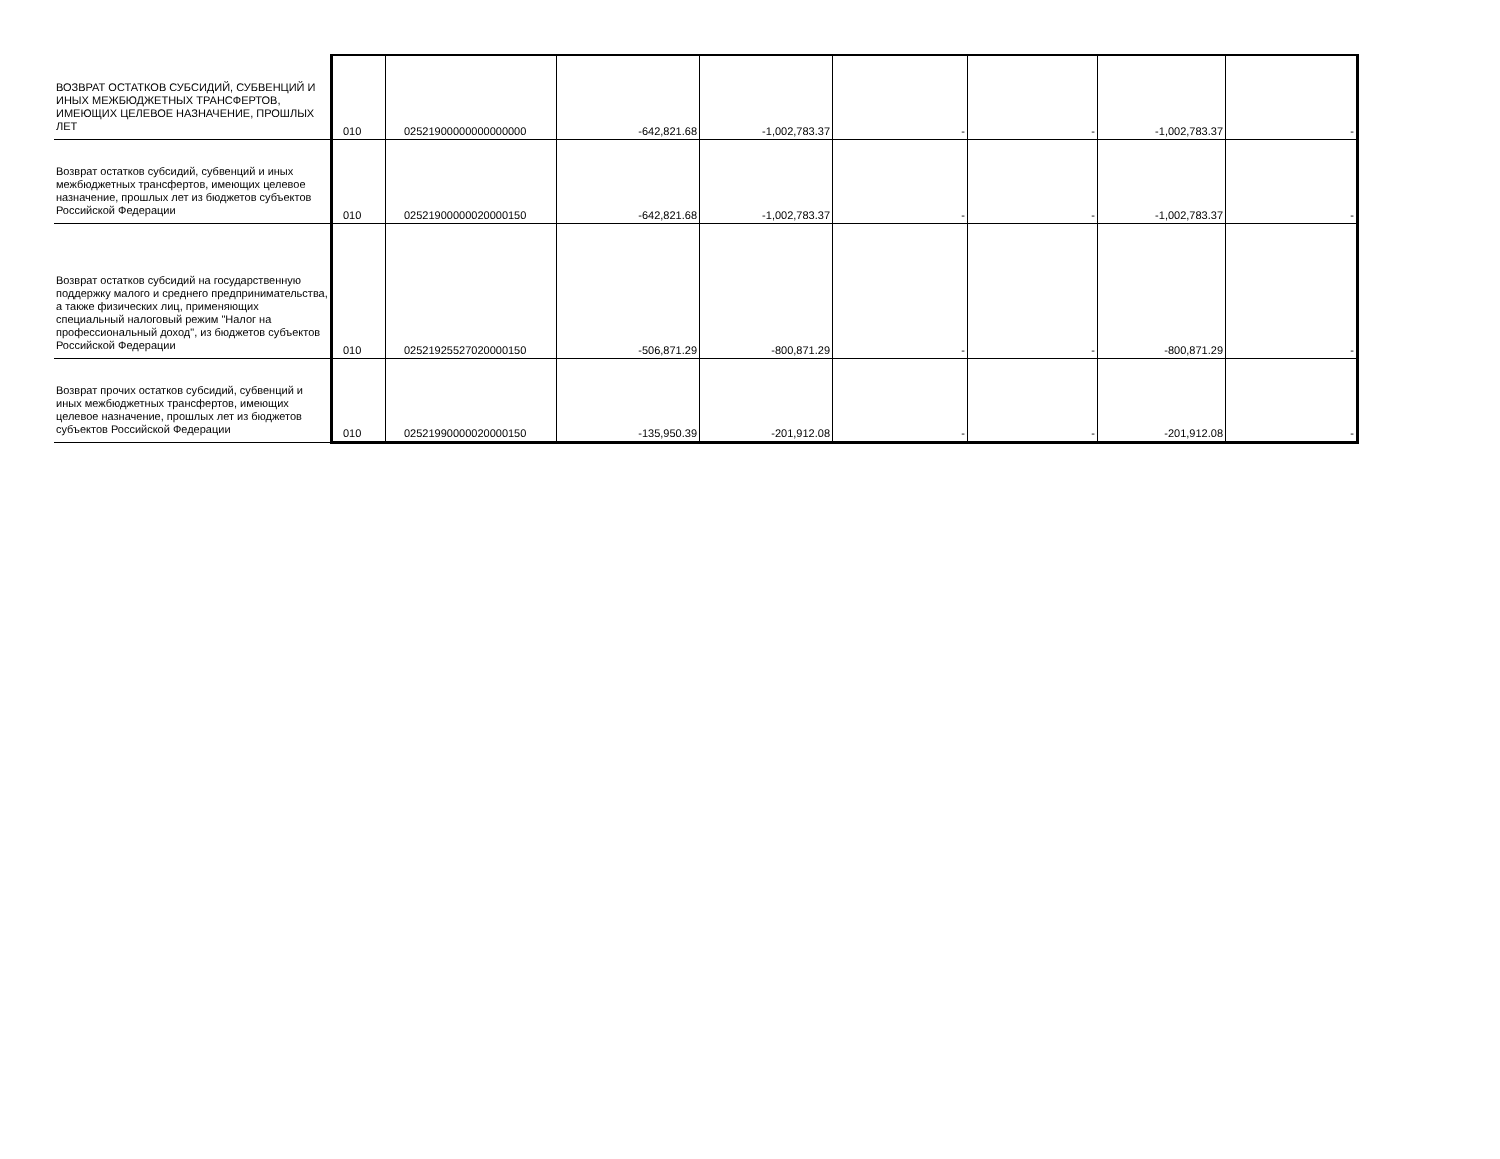| ВОЗВРАТ ОСТАТКОВ СУБСИДИЙ, СУБВЕНЦИЙ И ИНЫХ МЕЖБЮДЖЕТНЫХ ТРАНСФЕРТОВ, ИМЕЮЩИХ ЦЕЛЕВОЕ НАЗНАЧЕНИЕ, ПРОШЛЫХ ЛЕТ | 010 | 02521900000000000000 | -642,821.68 | -1,002,783.37 | - | - | -1,002,783.37 | - |
| Возврат остатков субсидий, субвенций и иных межбюджетных трансфертов, имеющих целевое назначение, прошлых лет из бюджетов субъектов Российской Федерации | 010 | 02521900000020000150 | -642,821.68 | -1,002,783.37 | - | - | -1,002,783.37 | - |
| Возврат остатков субсидий на государственную поддержку малого и среднего предпринимательства, а также физических лиц, применяющих специальный налоговый режим "Налог на профессиональный доход", из бюджетов субъектов Российской Федерации | 010 | 02521925527020000150 | -506,871.29 | -800,871.29 | - | - | -800,871.29 | - |
| Возврат прочих остатков субсидий, субвенций и иных межбюджетных трансфертов, имеющих целевое назначение, прошлых лет из бюджетов субъектов Российской Федерации | 010 | 02521990000020000150 | -135,950.39 | -201,912.08 | - | - | -201,912.08 | - |